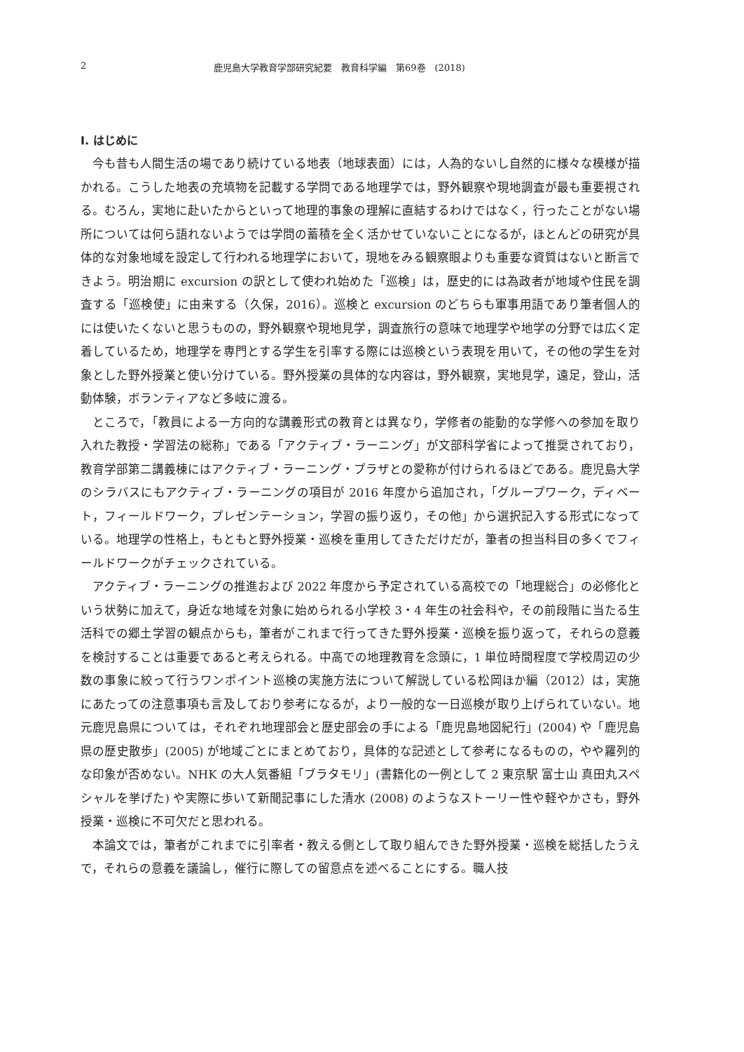2 鹿児島大学教育学部研究紀要　教育科学編　第69巻　(2018)
I. はじめに
今も昔も人間生活の場であり続けている地表（地球表面）には，人為的ないし自然的に様々な模様が描かれる。こうした地表の充填物を記載する学問である地理学では，野外観察や現地調査が最も重要視される。むろん，実地に赴いたからといって地理的事象の理解に直結するわけではなく，行ったことがない場所については何ら語れないようでは学問の蓄積を全く活かせていないことになるが，ほとんどの研究が具体的な対象地域を設定して行われる地理学において，現地をみる観察眼よりも重要な資質はないと断言できよう。明治期に excursion の訳として使われ始めた「巡検」は，歴史的には為政者が地域や住民を調査する「巡検使」に由来する（久保，2016）。巡検と excursion のどちらも軍事用語であり筆者個人的には使いたくないと思うものの，野外観察や現地見学，調査旅行の意味で地理学や地学の分野では広く定着しているため，地理学を専門とする学生を引率する際には巡検という表現を用いて，その他の学生を対象とした野外授業と使い分けている。野外授業の具体的な内容は，野外観察，実地見学，遠足，登山，活動体験，ボランティアなど多岐に渡る。
ところで，「教員による一方向的な講義形式の教育とは異なり，学修者の能動的な学修への参加を取り入れた教授・学習法の総称」である「アクティブ・ラーニング」が文部科学省によって推奨されており，教育学部第二講義棟にはアクティブ・ラーニング・プラザとの愛称が付けられるほどである。鹿児島大学のシラバスにもアクティブ・ラーニングの項目が 2016 年度から追加され，「グループワーク，ディベート，フィールドワーク，プレゼンテーション，学習の振り返り，その他」から選択記入する形式になっている。地理学の性格上，もともと野外授業・巡検を重用してきただけだが，筆者の担当科目の多くでフィールドワークがチェックされている。
アクティブ・ラーニングの推進および 2022 年度から予定されている高校での「地理総合」の必修化という状勢に加えて，身近な地域を対象に始められる小学校 3・4 年生の社会科や，その前段階に当たる生活科での郷土学習の観点からも，筆者がこれまで行ってきた野外授業・巡検を振り返って，それらの意義を検討することは重要であると考えられる。中高での地理教育を念頭に，1 単位時間程度で学校周辺の少数の事象に絞って行うワンポイント巡検の実施方法について解説している松岡ほか編（2012）は，実施にあたっての注意事項も言及しており参考になるが，より一般的な一日巡検が取り上げられていない。地元鹿児島県については，それぞれ地理部会と歴史部会の手による「鹿児島地図紀行」(2004) や「鹿児島県の歴史散歩」(2005) が地域ごとにまとめており，具体的な記述として参考になるものの，やや羅列的な印象が否めない。NHK の大人気番組「ブラタモリ」(書籍化の一例として 2 東京駅 富士山 真田丸スペシャルを挙げた) や実際に歩いて新聞記事にした清水 (2008) のようなストーリー性や軽やかさも，野外授業・巡検に不可欠だと思われる。
本論文では，筆者がこれまでに引率者・教える側として取り組んできた野外授業・巡検を総括したうえで，それらの意義を議論し，催行に際しての留意点を述べることにする。職人技